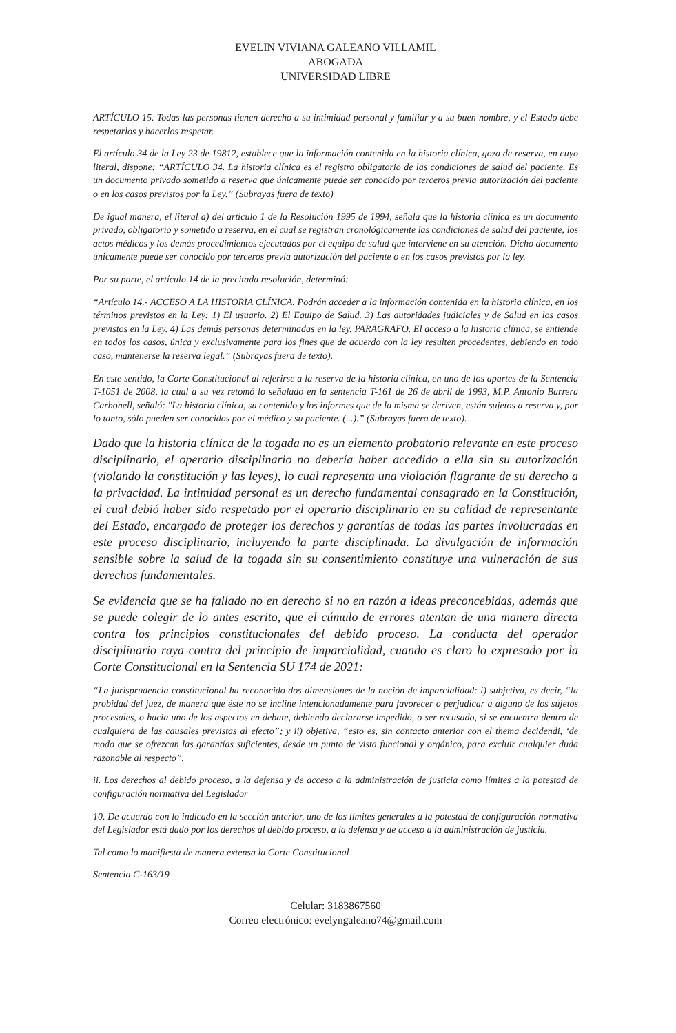EVELIN VIVIANA GALEANO VILLAMIL
ABOGADA
UNIVERSIDAD LIBRE
ARTÍCULO 15. Todas las personas tienen derecho a su intimidad personal y familiar y a su buen nombre, y el Estado debe respetarlos y hacerlos respetar.
El artículo 34 de la Ley 23 de 19812, establece que la información contenida en la historia clínica, goza de reserva, en cuyo literal, dispone: “ARTÍCULO 34. La historia clínica es el registro obligatorio de las condiciones de salud del paciente. Es un documento privado sometido a reserva que únicamente puede ser conocido por terceros previa autorización del paciente o en los casos previstos por la Ley.” (Subrayas fuera de texto)
De igual manera, el literal a) del artículo 1 de la Resolución 1995 de 1994, señala que la historia clínica es un documento privado, obligatorio y sometido a reserva, en el cual se registran cronológicamente las condiciones de salud del paciente, los actos médicos y los demás procedimientos ejecutados por el equipo de salud que interviene en su atención. Dicho documento únicamente puede ser conocido por terceros previa autorización del paciente o en los casos previstos por la ley.
Por su parte, el artículo 14 de la precitada resolución, determinó:
“Artículo 14.- ACCESO A LA HISTORIA CLÍNICA. Podrán acceder a la información contenida en la historia clínica, en los términos previstos en la Ley: 1) El usuario. 2) El Equipo de Salud. 3) Las autoridades judiciales y de Salud en los casos previstos en la Ley. 4) Las demás personas determinadas en la ley. PARAGRAFO. El acceso a la historia clínica, se entiende en todos los casos, única y exclusivamente para los fines que de acuerdo con la ley resulten procedentes, debiendo en todo caso, mantenerse la reserva legal.” (Subrayas fuera de texto).
En este sentido, la Corte Constitucional al referirse a la reserva de la historia clínica, en uno de los apartes de la Sentencia T-1051 de 2008, la cual a su vez retomó lo señalado en la sentencia T-161 de 26 de abril de 1993, M.P. Antonio Barrera Carbonell, señaló: "La historia clínica, su contenido y los informes que de la misma se deriven, están sujetos a reserva y, por lo tanto, sólo pueden ser conocidos por el médico y su paciente. (...).” (Subrayas fuera de texto).
Dado que la historia clínica de la togada no es un elemento probatorio relevante en este proceso disciplinario, el operario disciplinario no debería haber accedido a ella sin su autorización (violando la constitución y las leyes), lo cual representa una violación flagrante de su derecho a la privacidad. La intimidad personal es un derecho fundamental consagrado en la Constitución, el cual debió haber sido respetado por el operario disciplinario en su calidad de representante del Estado, encargado de proteger los derechos y garantías de todas las partes involucradas en este proceso disciplinario, incluyendo la parte disciplinada. La divulgación de información sensible sobre la salud de la togada sin su consentimiento constituye una vulneración de sus derechos fundamentales.
Se evidencia que se ha fallado no en derecho si no en razón a ideas preconcebidas, además que se puede colegir de lo antes escrito, que el cúmulo de errores atentan de una manera directa contra los principios constitucionales del debido proceso. La conducta del operador disciplinario raya contra del principio de imparcialidad, cuando es claro lo expresado por la Corte Constitucional en la Sentencia SU 174 de 2021:
“La jurisprudencia constitucional ha reconocido dos dimensiones de la noción de imparcialidad: i) subjetiva, es decir, “la probidad del juez, de manera que éste no se incline intencionadamente para favorecer o perjudicar a alguno de los sujetos procesales, o hacia uno de los aspectos en debate, debiendo declararse impedido, o ser recusado, si se encuentra dentro de cualquiera de las causales previstas al efecto”; y ii) objetiva, “esto es, sin contacto anterior con el thema decidendi, ‘de modo que se ofrezcan las garantías suficientes, desde un punto de vista funcional y orgánico, para excluir cualquier duda razonable al respecto”.
ii. Los derechos al debido proceso, a la defensa y de acceso a la administración de justicia como límites a la potestad de configuración normativa del Legislador
10. De acuerdo con lo indicado en la sección anterior, uno de los límites generales a la potestad de configuración normativa del Legislador está dado por los derechos al debido proceso, a la defensa y de acceso a la administración de justicia.
Tal como lo manifiesta de manera extensa la Corte Constitucional
Sentencia C-163/19
Celular: 3183867560
Correo electrónico: evelyngaleano74@gmail.com